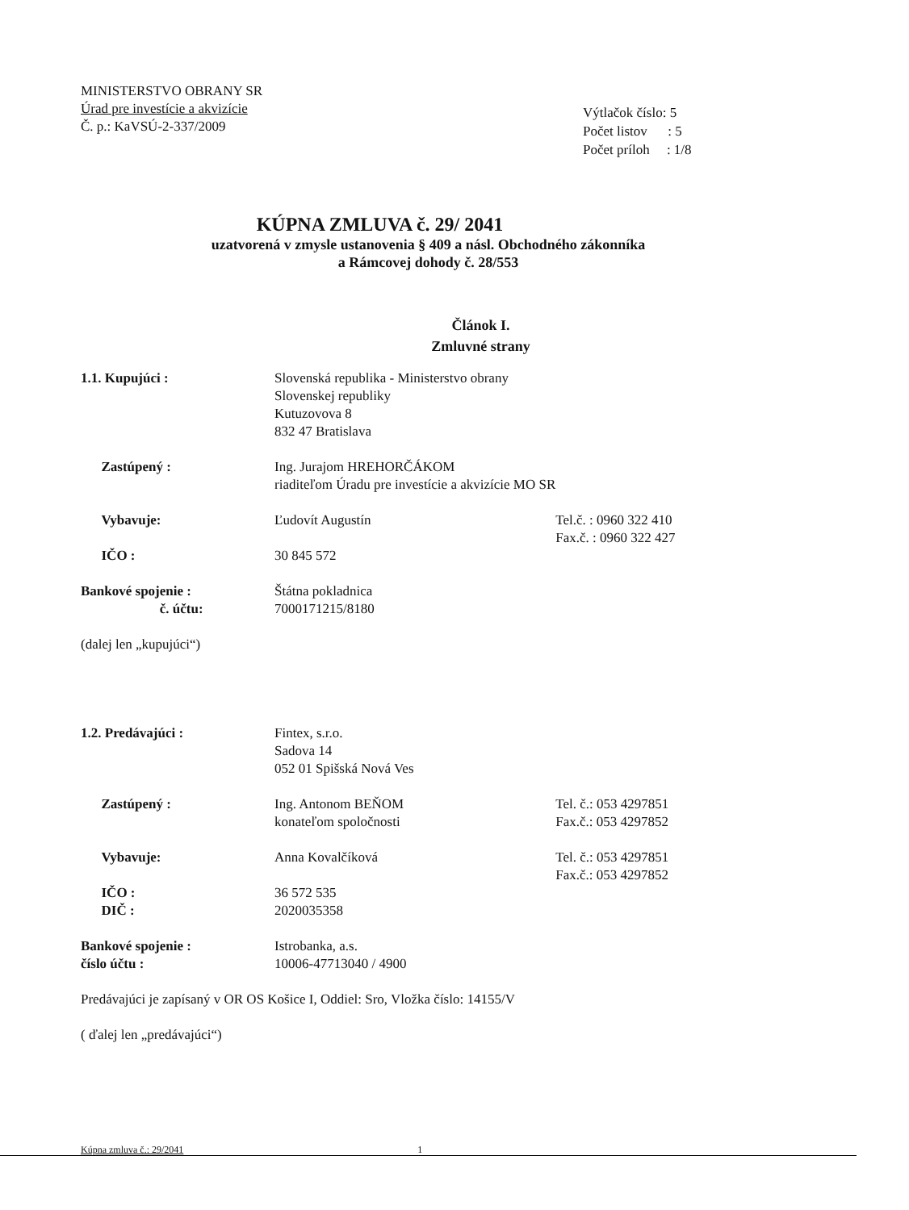MINISTERSTVO OBRANY SR
Úrad pre investície a akvizície
Č. p.: KaVSÚ-2-337/2009
Výtlačok číslo: 5
Počet listov : 5
Počet príloh : 1/8
KÚPNA ZMLUVA č. 29/ 2041
uzatvorená v zmysle ustanovenia § 409 a násl. Obchodného zákonníka
a Rámcovej dohody č. 28/553
Článok I.
Zmluvné strany
| 1.1. Kupujúci : | Slovenská republika - Ministerstvo obrany Slovenskej republiky Kutuzovova 8 832 47 Bratislava | |
| Zastúpený : | Ing. Jurajom HREHORČÁKOM riaditeľom Úradu pre investície a akvizície MO SR | |
| Vybavuje: | Ľudovít Augustín | Tel.č. : 0960 322 410 Fax.č. : 0960 322 427 |
| IČO : | 30 845 572 | |
| Bankové spojenie : č. účtu: | Štátna pokladnica 7000171215/8180 | |
| (dalej len „kupujúci“) | | |
| 1.2. Predávajúci : | Fintex, s.r.o. Sadova 14 052 01 Spišská Nová Ves | |
| Zastúpený : | Ing. Antonom BEŇOM konateľom spoločnosti | Tel. č.: 053 4297851 Fax.č.: 053 4297852 |
| Vybavuje: | Anna Kovalčíková | Tel. č.: 053 4297851 Fax.č.: 053 4297852 |
| IČO : DIČ : | 36 572 535 2020035358 | |
| Bankové spojenie : číslo účtu : | Istrobanka, a.s. 10006-47713040 / 4900 | |
| Predávajúci je zapísaný v OR OS Košice I, Oddiel: Sro, Vložka číslo: 14155/V ( ďalej len „predávajúci“) | | |
Kúpna zmluva č.: 29/2041 1